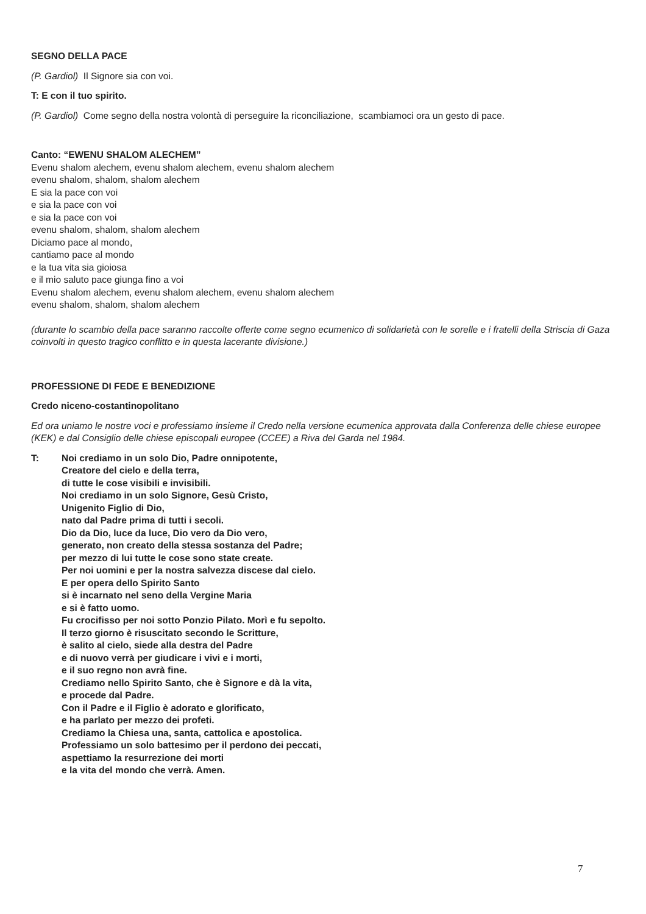SEGNO DELLA PACE
(P. Gardiol) Il Signore sia con voi.
T: E con il tuo spirito.
(P. Gardiol) Come segno della nostra volontà di perseguire la riconciliazione, scambiamoci ora un gesto di pace.
Canto: “EWENU SHALOM ALECHEM”
Evenu shalom alechem, evenu shalom alechem, evenu shalom alechem
evenu shalom, shalom, shalom alechem
E sia la pace con voi
e sia la pace con voi
e sia la pace con voi
evenu shalom, shalom, shalom alechem
Diciamo pace al mondo,
cantiamo pace al mondo
e la tua vita sia gioiosa
e il mio saluto pace giunga fino a voi
Evenu shalom alechem, evenu shalom alechem, evenu shalom alechem
evenu shalom, shalom, shalom alechem
(durante lo scambio della pace saranno raccolte offerte come segno ecumenico di solidarietà con le sorelle e i fratelli della Striscia di Gaza coinvolti in questo tragico conflitto e in questa lacerante divisione.)
PROFESSIONE DI FEDE E BENEDIZIONE
Credo niceno-costantinopolitano
Ed ora uniamo le nostre voci e professiamo insieme il Credo nella versione ecumenica approvata dalla Conferenza delle chiese europee (KEK) e dal Consiglio delle chiese episcopali europee (CCEE) a Riva del Garda nel 1984.
T: Noi crediamo in un solo Dio, Padre onnipotente,
Creatore del cielo e della terra,
di tutte le cose visibili e invisibili.
Noi crediamo in un solo Signore, Gesù Cristo,
Unigenito Figlio di Dio,
nato dal Padre prima di tutti i secoli.
Dio da Dio, luce da luce, Dio vero da Dio vero,
generato, non creato della stessa sostanza del Padre;
per mezzo di lui tutte le cose sono state create.
Per noi uomini e per la nostra salvezza discese dal cielo.
E per opera dello Spirito Santo
si è incarnato nel seno della Vergine Maria
e si è fatto uomo.
Fu crocifisso per noi sotto Ponzio Pilato. Morì e fu sepolto.
Il terzo giorno è risuscitato secondo le Scritture,
è salito al cielo, siede alla destra del Padre
e di nuovo verrà per giudicare i vivi e i morti,
e il suo regno non avrà fine.
Crediamo nello Spirito Santo, che è Signore e dà la vita,
e procede dal Padre.
Con il Padre e il Figlio è adorato e glorificato,
e ha parlato per mezzo dei profeti.
Crediamo la Chiesa una, santa, cattolica e apostolica.
Professiamo un solo battesimo per il perdono dei peccati,
aspettiamo la resurrezione dei morti
e la vita del mondo che verrà. Amen.
7